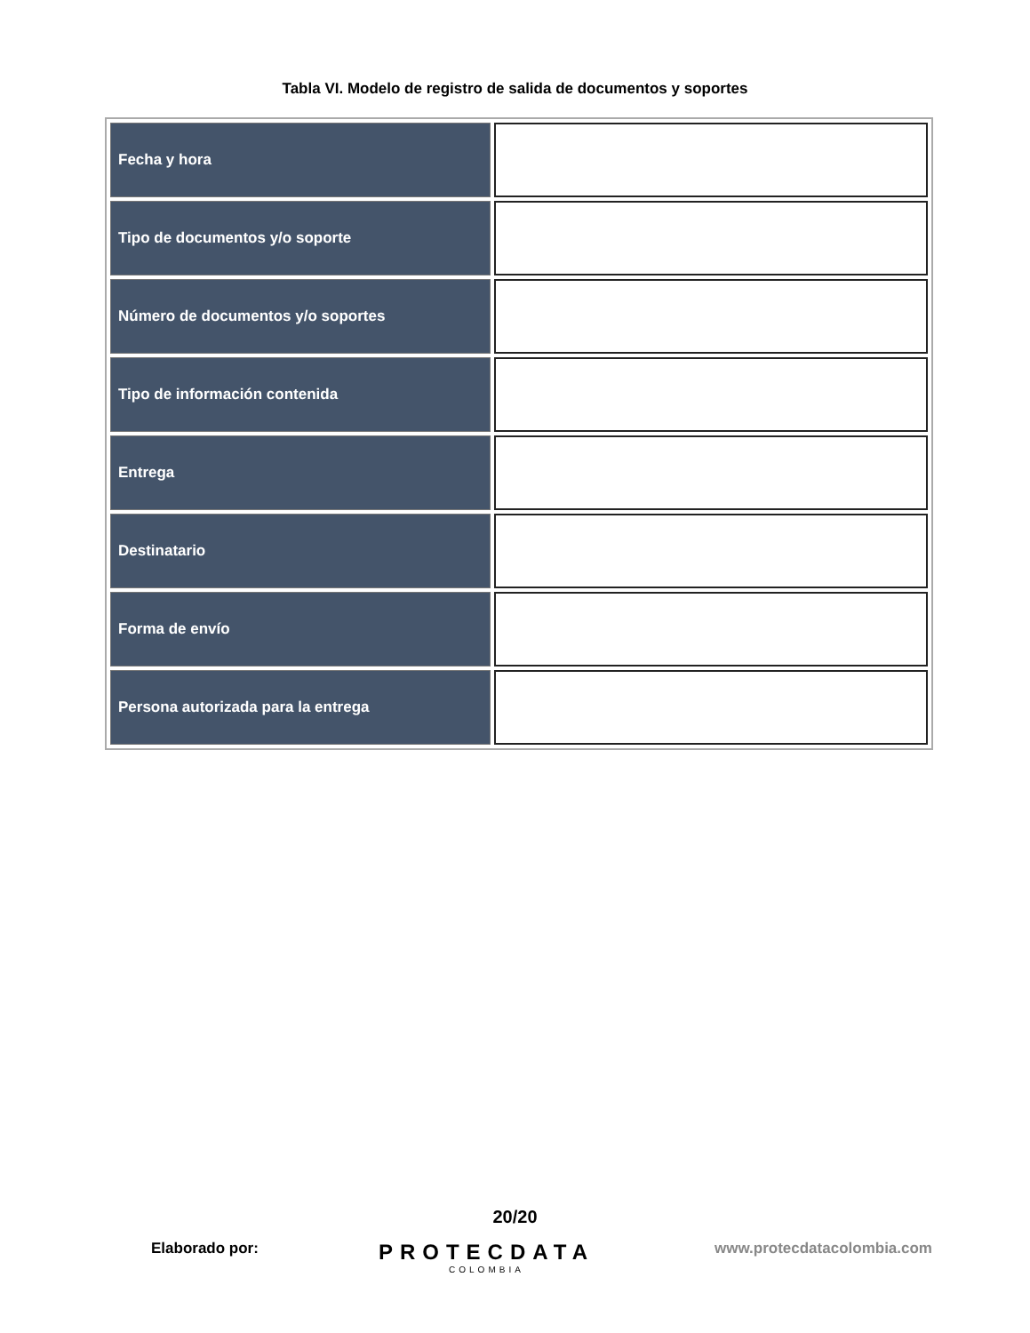Tabla VI. Modelo de registro de salida de documentos y soportes
| Fecha y hora | |
| Tipo de documentos y/o soporte | |
| Número de documentos y/o soportes | |
| Tipo de información contenida | |
| Entrega | |
| Destinatario | |
| Forma de envío | |
| Persona autorizada para la entrega | |
20/20
Elaborado por:
PROTECDATA
COLOMBIA
www.protecdatacolombia.com